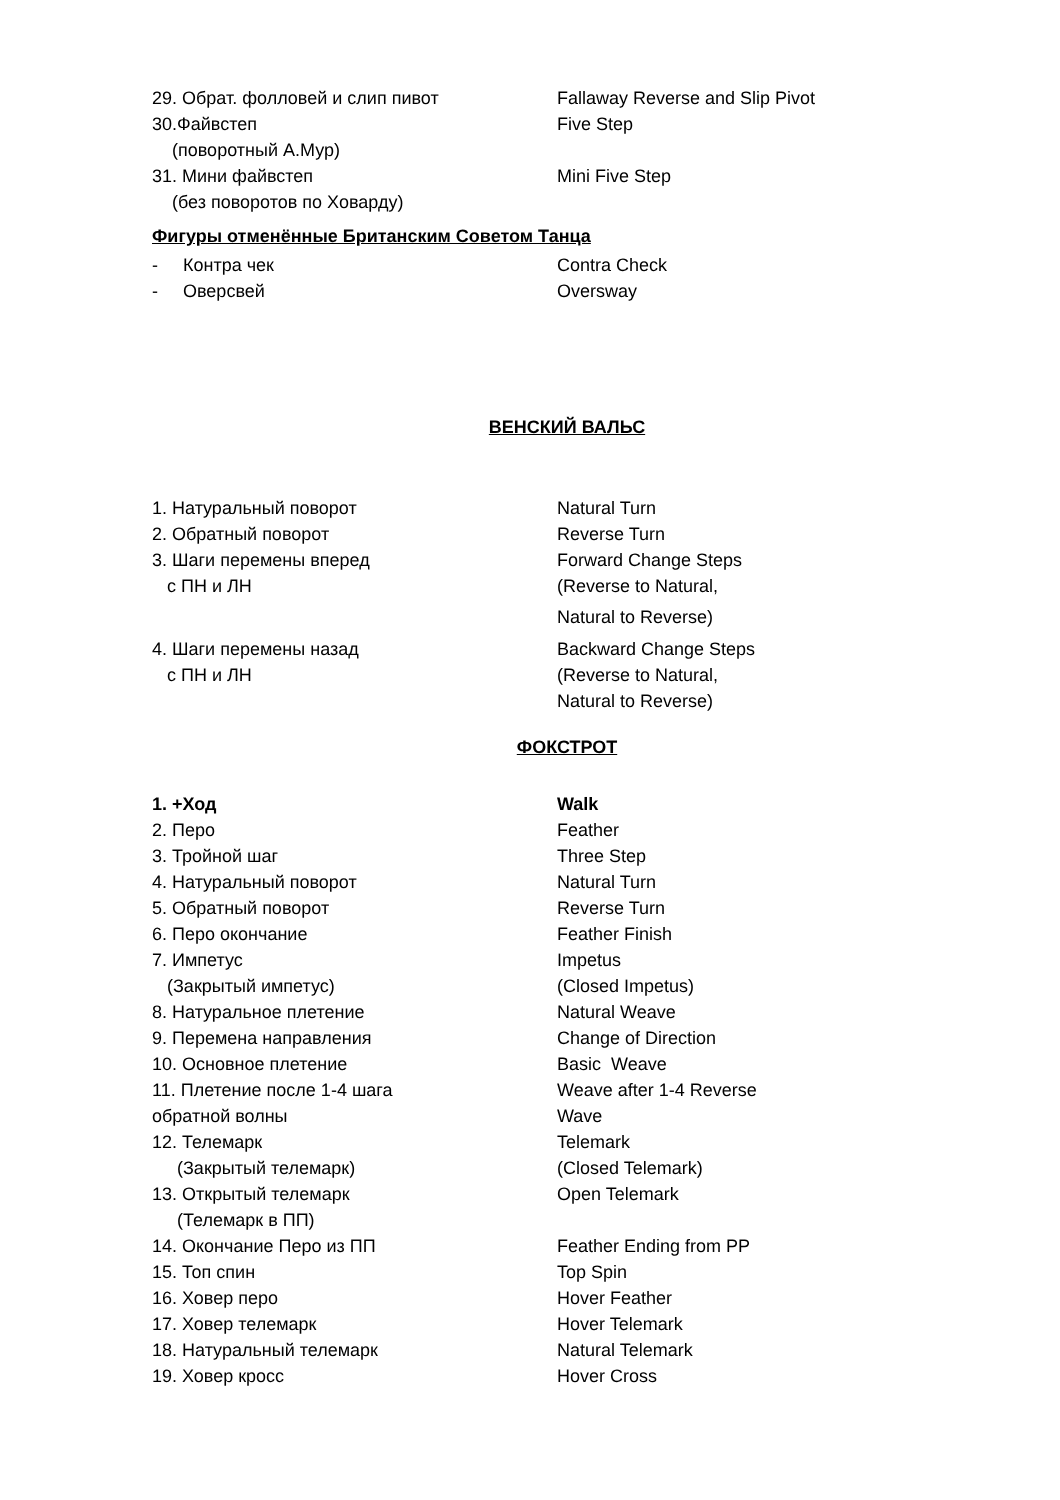| 29. Обрат. фолловей и слип пивот | Fallaway Reverse and Slip Pivot |
| 30.Файвстеп | Five Step |
| (поворотный А.Мур) | |
| 31. Мини файвстеп | Mini Five Step |
| (без поворотов по Ховарду) | |
Фигуры отменённые Британским Советом Танца
| - Контра чек | Contra Check |
| - Оверсвей | Oversway |
ВЕНСКИЙ ВАЛЬС
| 1. Натуральный поворот | Natural Turn |
| 2. Обратный поворот | Reverse Turn |
| 3. Шаги перемены вперед | Forward Change Steps |
| с ПН и ЛН | (Reverse to Natural, |
| | Natural to Reverse) |
| 4. Шаги перемены назад | Backward Change Steps |
| с ПН и ЛН | (Reverse to Natural, |
| | Natural to Reverse) |
ФОКСТРОТ
| 1. +Ход | Walk |
| 2. Перо | Feather |
| 3. Тройной шаг | Three Step |
| 4. Натуральный поворот | Natural Turn |
| 5. Обратный поворот | Reverse Turn |
| 6. Перо окончание | Feather Finish |
| 7. Импетус | Impetus |
| (Закрытый импетус) | (Closed Impetus) |
| 8. Натуральное плетение | Natural Weave |
| 9. Перемена направления | Change of Direction |
| 10. Основное плетение | Basic Weave |
| 11. Плетение после 1-4 шага | Weave after 1-4 Reverse |
| обратной волны | Wave |
| 12. Телемарк | Telemark |
| (Закрытый телемарк) | (Closed Telemark) |
| 13. Открытый телемарк | Open Telemark |
| (Телемарк в ПП) | |
| 14. Окончание Перо из ПП | Feather Ending from PP |
| 15. Топ спин | Top Spin |
| 16. Ховер перо | Hover Feather |
| 17. Ховер телемарк | Hover Telemark |
| 18. Натуральный телемарк | Natural Telemark |
| 19. Ховер кросс | Hover Cross |